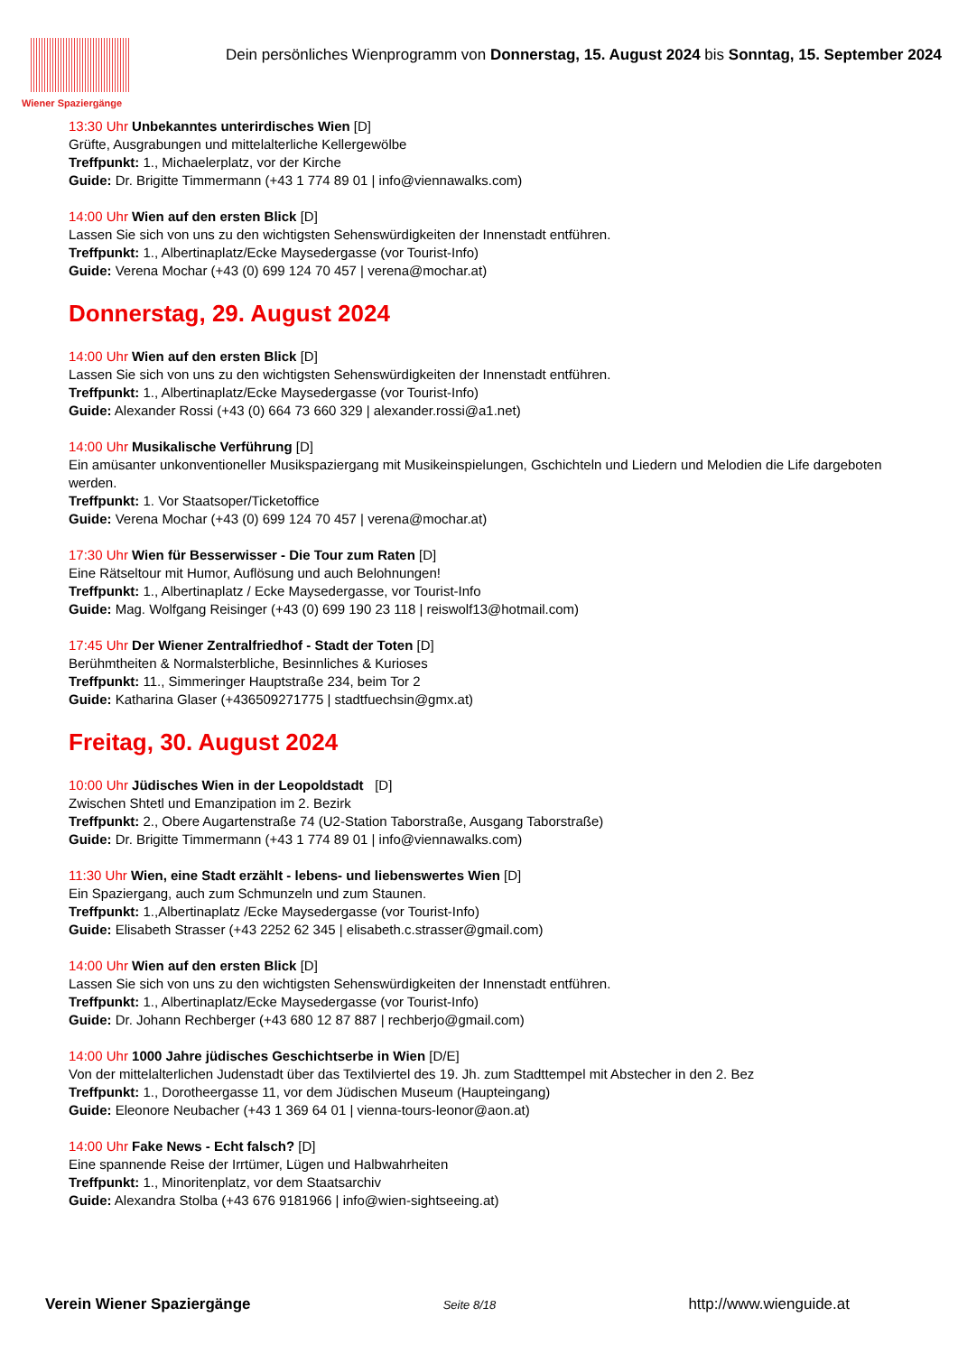Wiener Spaziergänge
Dein persönliches Wienprogramm von Donnerstag, 15. August 2024 bis Sonntag, 15. September 2024
13:30 Uhr Unbekanntes unterirdisches Wien [D]
Grüfte, Ausgrabungen und mittelalterliche Kellergewölbe
Treffpunkt: 1., Michaelerplatz, vor der Kirche
Guide: Dr. Brigitte Timmermann (+43 1 774 89 01 | info@viennawalks.com)
14:00 Uhr Wien auf den ersten Blick [D]
Lassen Sie sich von uns zu den wichtigsten Sehenswürdigkeiten der Innenstadt entführen.
Treffpunkt: 1., Albertinaplatz/Ecke Maysedergasse (vor Tourist-Info)
Guide: Verena Mochar (+43 (0) 699 124 70 457 | verena@mochar.at)
Donnerstag, 29. August 2024
14:00 Uhr Wien auf den ersten Blick [D]
Lassen Sie sich von uns zu den wichtigsten Sehenswürdigkeiten der Innenstadt entführen.
Treffpunkt: 1., Albertinaplatz/Ecke Maysedergasse (vor Tourist-Info)
Guide: Alexander Rossi (+43 (0) 664 73 660 329 | alexander.rossi@a1.net)
14:00 Uhr Musikalische Verführung [D]
Ein amüsanter unkonventioneller Musikspaziergang mit Musikeinspielungen, Gschichteln und Liedern und Melodien die Life dargeboten werden.
Treffpunkt: 1. Vor Staatsoper/Ticketoffice
Guide: Verena Mochar (+43 (0) 699 124 70 457 | verena@mochar.at)
17:30 Uhr Wien für Besserwisser - Die Tour zum Raten [D]
Eine Rätseltour mit Humor, Auflösung und auch Belohnungen!
Treffpunkt: 1., Albertinaplatz / Ecke Maysedergasse, vor Tourist-Info
Guide: Mag. Wolfgang Reisinger (+43 (0) 699 190 23 118 | reiswolf13@hotmail.com)
17:45 Uhr Der Wiener Zentralfriedhof - Stadt der Toten [D]
Berühmtheiten & Normalsterbliche, Besinnliches & Kurioses
Treffpunkt: 11., Simmeringer Hauptstraße 234, beim Tor 2
Guide: Katharina Glaser (+436509271775 | stadtfuechsin@gmx.at)
Freitag, 30. August 2024
10:00 Uhr Jüdisches Wien in der Leopoldstadt [D]
Zwischen Shtetl und Emanzipation im 2. Bezirk
Treffpunkt: 2., Obere Augartenstraße 74 (U2-Station Taborstraße, Ausgang Taborstraße)
Guide: Dr. Brigitte Timmermann (+43 1 774 89 01 | info@viennawalks.com)
11:30 Uhr Wien, eine Stadt erzählt - lebens- und liebenswertes Wien [D]
Ein Spaziergang, auch zum Schmunzeln und zum Staunen.
Treffpunkt: 1.,Albertinaplatz /Ecke Maysedergasse (vor Tourist-Info)
Guide: Elisabeth Strasser (+43 2252 62 345 | elisabeth.c.strasser@gmail.com)
14:00 Uhr Wien auf den ersten Blick [D]
Lassen Sie sich von uns zu den wichtigsten Sehenswürdigkeiten der Innenstadt entführen.
Treffpunkt: 1., Albertinaplatz/Ecke Maysedergasse (vor Tourist-Info)
Guide: Dr. Johann Rechberger (+43 680 12 87 887 | rechberjo@gmail.com)
14:00 Uhr 1000 Jahre jüdisches Geschichtserbe in Wien [D/E]
Von der mittelalterlichen Judenstadt über das Textilviertel des 19. Jh. zum Stadttempel mit Abstecher in den 2. Bez
Treffpunkt: 1., Dorotheergasse 11, vor dem Jüdischen Museum (Haupteingang)
Guide: Eleonore Neubacher (+43 1 369 64 01 | vienna-tours-leonor@aon.at)
14:00 Uhr Fake News - Echt falsch? [D]
Eine spannende Reise der Irrtümer, Lügen und Halbwahrheiten
Treffpunkt: 1., Minoritenplatz, vor dem Staatsarchiv
Guide: Alexandra Stolba (+43 676 9181966 | info@wien-sightseeing.at)
Verein Wiener Spaziergänge Seite 8/18 http://www.wienguide.at